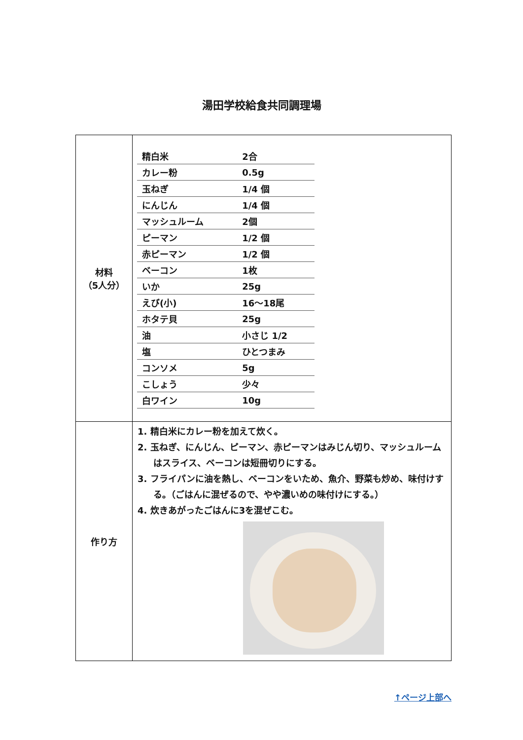湯田学校給食共同調理場
| 材料 （5人分） | / 精白米 / 2合 / / カレー粉 / 0.5g / / 玉ねぎ / 1/4 個 / / にんじん / 1/4 個 / / マッシュルーム / 2個 / / ピーマン / 1/2 個 / / 赤ピーマン / 1/2 個 / / ベーコン / 1枚 / / いか / 25g / / えび(小) / 16～18尾 / / ホタテ貝 / 25g / / 油 / 小さじ 1/2 / / 塩 / ひとつまみ / / コンソメ / 5g / / こしょう / 少々 / / 白ワイン / 10g / |
| 作り方 | 1. 精白米にカレー粉を加えて炊く。 2. 玉ねぎ、にんじん、ピーマン、赤ピーマンはみじん切り、マッシュルームはスライス、ベーコンは短冊切りにする。 3. フライパンに油を熱し、ベーコンをいため、魚介、野菜も炒め、味付けする。（ごはんに混ぜるので、やや濃いめの味付けにする。） 4. 炊きあがったごはんに3を混ぜこむ。 |
↑ページ上部へ